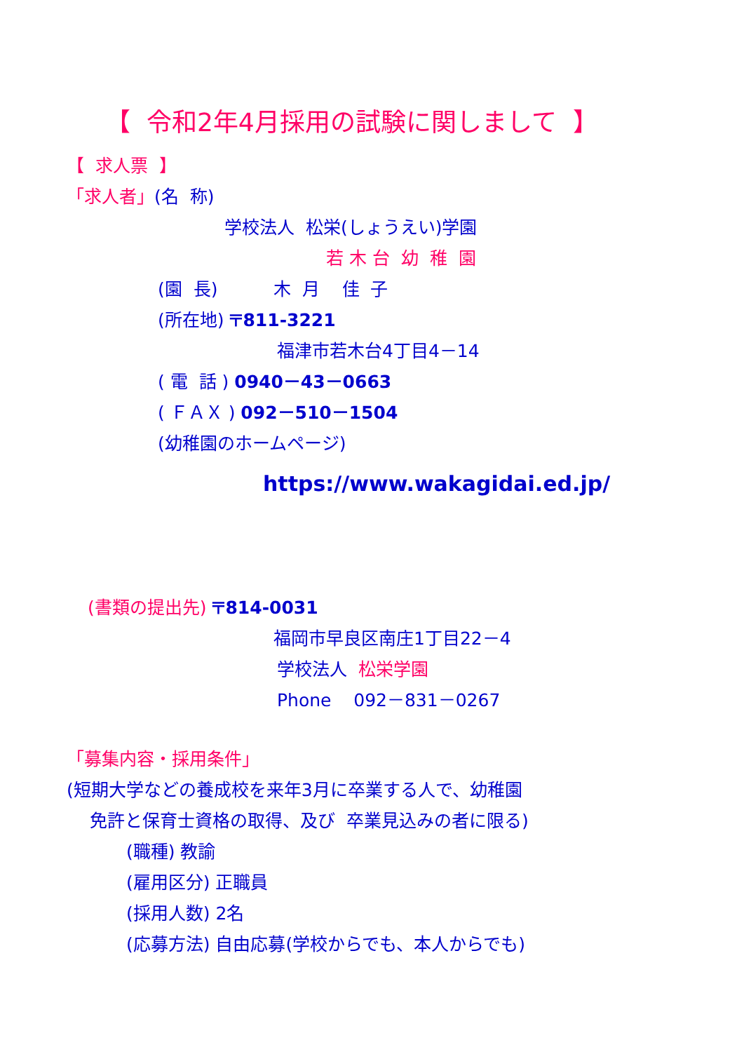【 令和2年4月採用の試験に関しまして 】
【 求人票 】
「求人者」(名 称)
学校法人 松栄(しょうえい)学園
若 木 台 幼 稚 園
(園 長) 木 月 佳 子
(所在地) 〒811-3221
福津市若木台4丁目4－14
( 電 話 ) 0940－43－0663
( ＦＡＸ ) 092－510－1504
(幼稚園のホームページ)
https://www.wakagidai.ed.jp/
(書類の提出先) 〒814-0031
福岡市早良区南庄1丁目22－4
学校法人 松栄学園
Phone 092－831－0267
「募集内容・採用条件」
(短期大学などの養成校を来年3月に卒業する人で、幼稚園
免許と保育士資格の取得、及び 卒業見込みの者に限る)
(職種) 教諭
(雇用区分) 正職員
(採用人数) 2名
(応募方法) 自由応募(学校からでも、本人からでも)